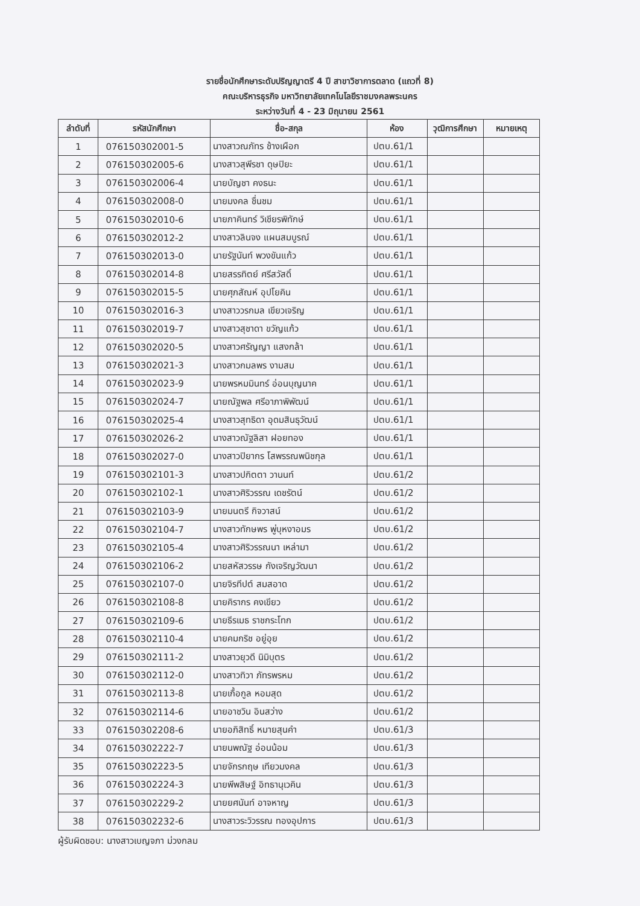รายชื่อนักศึกษาระดับปริญญาตรี 4 ปี สาขาวิชาการตลาด (แถวที่ 8)
คณะบริหารธุรกิจ มหาวิทยาลัยเทคโนโลยีราชมงคลพระนคร
ระหว่างวันที่ 4 - 23 มิถุนายน 2561
| ลำดับที่ | รหัสนักศึกษา | ชื่อ-สกุล | ห้อง | วุฒิการศึกษา | หมายเหตุ |
| --- | --- | --- | --- | --- | --- |
| 1 | 076150302001-5 | นางสาวณภัทร ช้างเผือก | ปตบ.61/1 | | |
| 2 | 076150302005-6 | นางสาวสุพีรชา ดุษปิยะ | ปตบ.61/1 | | |
| 3 | 076150302006-4 | นายบัญชา คงธนะ | ปตบ.61/1 | | |
| 4 | 076150302008-0 | นายมงคล ชื่นชม | ปตบ.61/1 | | |
| 5 | 076150302010-6 | นายภาคินทร์ วิเชียรพิทักษ์ | ปตบ.61/1 | | |
| 6 | 076150302012-2 | นางสาวลินจง แผนสมบูรณ์ | ปตบ.61/1 | | |
| 7 | 076150302013-0 | นายรัฐนันท์ พวงขันแก้ว | ปตบ.61/1 | | |
| 8 | 076150302014-8 | นายสรรทิตย์ ศรีสวัสดิ์ | ปตบ.61/1 | | |
| 9 | 076150302015-5 | นายศุภสัณห์ อุปโยคิน | ปตบ.61/1 | | |
| 10 | 076150302016-3 | นางสาววรกมล เขียวเจริญ | ปตบ.61/1 | | |
| 11 | 076150302019-7 | นางสาวสุชาดา ขวัญแก้ว | ปตบ.61/1 | | |
| 12 | 076150302020-5 | นางสาวศรัญญา แสงกล้า | ปตบ.61/1 | | |
| 13 | 076150302021-3 | นางสาวกมลพร งามสม | ปตบ.61/1 | | |
| 14 | 076150302023-9 | นายพรหมมินทร์ อ่อนบุญนาค | ปตบ.61/1 | | |
| 15 | 076150302024-7 | นายณัฐพล ศรีอาภาพิพัฒน์ | ปตบ.61/1 | | |
| 16 | 076150302025-4 | นางสาวสุทธิดา อุดมสินธุวัฒน์ | ปตบ.61/1 | | |
| 17 | 076150302026-2 | นางสาวณัฐลิสา ฝอยทอง | ปตบ.61/1 | | |
| 18 | 076150302027-0 | นางสาวปิยากร โสพรรณพนิชกุล | ปตบ.61/1 | | |
| 19 | 076150302101-3 | นางสาวปกิตตา วานนท์ | ปตบ.61/2 | | |
| 20 | 076150302102-1 | นางสาวศิริวรรณ เดชรัตน์ | ปตบ.61/2 | | |
| 21 | 076150302103-9 | นายมนตรี กิจวาสน์ | ปตบ.61/2 | | |
| 22 | 076150302104-7 | นางสาวทักษพร พู่บุหงาอมร | ปตบ.61/2 | | |
| 23 | 076150302105-4 | นางสาวศิริวรรณนา เหล่ามา | ปตบ.61/2 | | |
| 24 | 076150302106-2 | นายสหัสวรรษ กังเจริญวัฒนา | ปตบ.61/2 | | |
| 25 | 076150302107-0 | นายจิรทีปต์ สมสอาด | ปตบ.61/2 | | |
| 26 | 076150302108-8 | นายคิรากร คงเขียว | ปตบ.61/2 | | |
| 27 | 076150302109-6 | นายธีรเมธ ราชกระโทก | ปตบ.61/2 | | |
| 28 | 076150302110-4 | นายคมกริช อยู่อุย | ปตบ.61/2 | | |
| 29 | 076150302111-2 | นางสาวยุวดี นิมิบุตร | ปตบ.61/2 | | |
| 30 | 076150302112-0 | นางสาวทิวา ภัทรพรหม | ปตบ.61/2 | | |
| 31 | 076150302113-8 | นายเกื้อกูล หอมสุด | ปตบ.61/2 | | |
| 32 | 076150302114-6 | นายอาชวิน อินสว่าง | ปตบ.61/2 | | |
| 33 | 076150302208-6 | นายอภิสิทธิ์ หมายสุนคำ | ปตบ.61/3 | | |
| 34 | 076150302222-7 | นายนพณัฐ อ่อนน้อม | ปตบ.61/3 | | |
| 35 | 076150302223-5 | นายจักรกฤษ เทียวมงคล | ปตบ.61/3 | | |
| 36 | 076150302224-3 | นายพีพสิษฐ์ อิทธานุเวคิน | ปตบ.61/3 | | |
| 37 | 076150302229-2 | นายยศนันท์ อาจหาญ | ปตบ.61/3 | | |
| 38 | 076150302232-6 | นางสาวระวิวรรณ ทองอุปการ | ปตบ.61/3 | | |
ผู้รับผิดชอบ: นางสาวเบญจภา ม่วงกลม